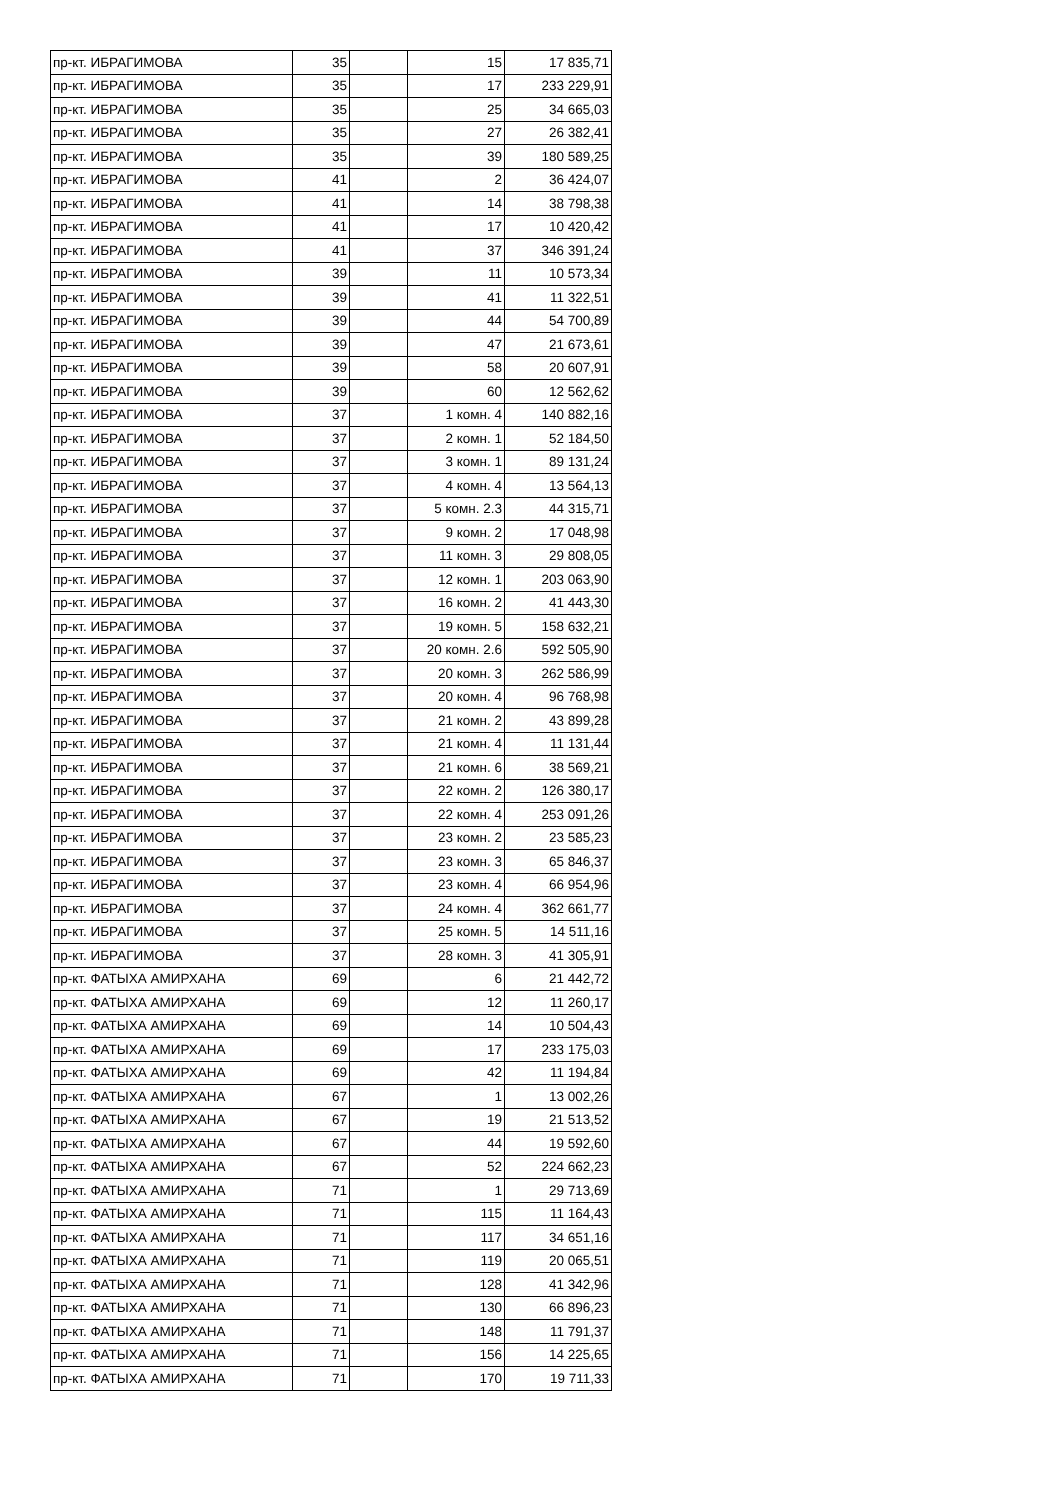| пр-кт. ИБРАГИМОВА | 35 | | 15 | 17 835,71 |
| пр-кт. ИБРАГИМОВА | 35 | | 17 | 233 229,91 |
| пр-кт. ИБРАГИМОВА | 35 | | 25 | 34 665,03 |
| пр-кт. ИБРАГИМОВА | 35 | | 27 | 26 382,41 |
| пр-кт. ИБРАГИМОВА | 35 | | 39 | 180 589,25 |
| пр-кт. ИБРАГИМОВА | 41 | | 2 | 36 424,07 |
| пр-кт. ИБРАГИМОВА | 41 | | 14 | 38 798,38 |
| пр-кт. ИБРАГИМОВА | 41 | | 17 | 10 420,42 |
| пр-кт. ИБРАГИМОВА | 41 | | 37 | 346 391,24 |
| пр-кт. ИБРАГИМОВА | 39 | | 11 | 10 573,34 |
| пр-кт. ИБРАГИМОВА | 39 | | 41 | 11 322,51 |
| пр-кт. ИБРАГИМОВА | 39 | | 44 | 54 700,89 |
| пр-кт. ИБРАГИМОВА | 39 | | 47 | 21 673,61 |
| пр-кт. ИБРАГИМОВА | 39 | | 58 | 20 607,91 |
| пр-кт. ИБРАГИМОВА | 39 | | 60 | 12 562,62 |
| пр-кт. ИБРАГИМОВА | 37 | | 1 комн. 4 | 140 882,16 |
| пр-кт. ИБРАГИМОВА | 37 | | 2 комн. 1 | 52 184,50 |
| пр-кт. ИБРАГИМОВА | 37 | | 3 комн. 1 | 89 131,24 |
| пр-кт. ИБРАГИМОВА | 37 | | 4 комн. 4 | 13 564,13 |
| пр-кт. ИБРАГИМОВА | 37 | | 5 комн. 2.3 | 44 315,71 |
| пр-кт. ИБРАГИМОВА | 37 | | 9 комн. 2 | 17 048,98 |
| пр-кт. ИБРАГИМОВА | 37 | | 11 комн. 3 | 29 808,05 |
| пр-кт. ИБРАГИМОВА | 37 | | 12 комн. 1 | 203 063,90 |
| пр-кт. ИБРАГИМОВА | 37 | | 16 комн. 2 | 41 443,30 |
| пр-кт. ИБРАГИМОВА | 37 | | 19 комн. 5 | 158 632,21 |
| пр-кт. ИБРАГИМОВА | 37 | | 20 комн. 2.6 | 592 505,90 |
| пр-кт. ИБРАГИМОВА | 37 | | 20 комн. 3 | 262 586,99 |
| пр-кт. ИБРАГИМОВА | 37 | | 20 комн. 4 | 96 768,98 |
| пр-кт. ИБРАГИМОВА | 37 | | 21 комн. 2 | 43 899,28 |
| пр-кт. ИБРАГИМОВА | 37 | | 21 комн. 4 | 11 131,44 |
| пр-кт. ИБРАГИМОВА | 37 | | 21 комн. 6 | 38 569,21 |
| пр-кт. ИБРАГИМОВА | 37 | | 22 комн. 2 | 126 380,17 |
| пр-кт. ИБРАГИМОВА | 37 | | 22 комн. 4 | 253 091,26 |
| пр-кт. ИБРАГИМОВА | 37 | | 23 комн. 2 | 23 585,23 |
| пр-кт. ИБРАГИМОВА | 37 | | 23 комн. 3 | 65 846,37 |
| пр-кт. ИБРАГИМОВА | 37 | | 23 комн. 4 | 66 954,96 |
| пр-кт. ИБРАГИМОВА | 37 | | 24 комн. 4 | 362 661,77 |
| пр-кт. ИБРАГИМОВА | 37 | | 25 комн. 5 | 14 511,16 |
| пр-кт. ИБРАГИМОВА | 37 | | 28 комн. 3 | 41 305,91 |
| пр-кт. ФАТЫХА АМИРХАНА | 69 | | 6 | 21 442,72 |
| пр-кт. ФАТЫХА АМИРХАНА | 69 | | 12 | 11 260,17 |
| пр-кт. ФАТЫХА АМИРХАНА | 69 | | 14 | 10 504,43 |
| пр-кт. ФАТЫХА АМИРХАНА | 69 | | 17 | 233 175,03 |
| пр-кт. ФАТЫХА АМИРХАНА | 69 | | 42 | 11 194,84 |
| пр-кт. ФАТЫХА АМИРХАНА | 67 | | 1 | 13 002,26 |
| пр-кт. ФАТЫХА АМИРХАНА | 67 | | 19 | 21 513,52 |
| пр-кт. ФАТЫХА АМИРХАНА | 67 | | 44 | 19 592,60 |
| пр-кт. ФАТЫХА АМИРХАНА | 67 | | 52 | 224 662,23 |
| пр-кт. ФАТЫХА АМИРХАНА | 71 | | 1 | 29 713,69 |
| пр-кт. ФАТЫХА АМИРХАНА | 71 | | 115 | 11 164,43 |
| пр-кт. ФАТЫХА АМИРХАНА | 71 | | 117 | 34 651,16 |
| пр-кт. ФАТЫХА АМИРХАНА | 71 | | 119 | 20 065,51 |
| пр-кт. ФАТЫХА АМИРХАНА | 71 | | 128 | 41 342,96 |
| пр-кт. ФАТЫХА АМИРХАНА | 71 | | 130 | 66 896,23 |
| пр-кт. ФАТЫХА АМИРХАНА | 71 | | 148 | 11 791,37 |
| пр-кт. ФАТЫХА АМИРХАНА | 71 | | 156 | 14 225,65 |
| пр-кт. ФАТЫХА АМИРХАНА | 71 | | 170 | 19 711,33 |